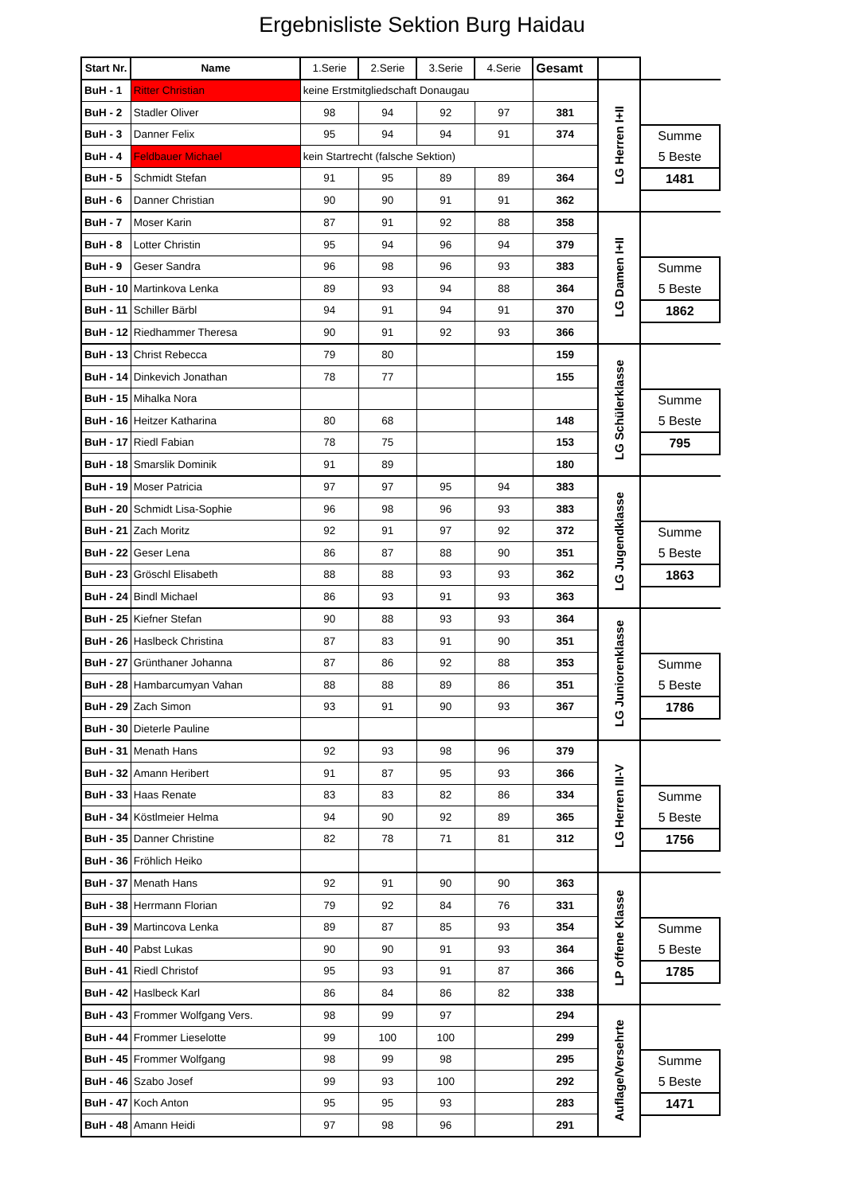Ergebnisliste Sektion Burg Haidau
| Start Nr. | Name | 1.Serie | 2.Serie | 3.Serie | 4.Serie | Gesamt | | |
| BuH - 1 | Ritter Christian | keine Erstmitgliedschaft Donaugau | | | | | LG Herren I+II | Summe 5 Beste 1481 |
| BuH - 2 | Stadler Oliver | 98 | 94 | 92 | 97 | 381 | | |
| BuH - 3 | Danner Felix | 95 | 94 | 94 | 91 | 374 | | |
| BuH - 4 | Feldbauer Michael | kein Startrecht (falsche Sektion) | | | | | | |
| BuH - 5 | Schmidt Stefan | 91 | 95 | 89 | 89 | 364 | | |
| BuH - 6 | Danner Christian | 90 | 90 | 91 | 91 | 362 | | |
| BuH - 7 | Moser Karin | 87 | 91 | 92 | 88 | 358 | LG Damen I+II | Summe 5 Beste 1862 |
| BuH - 8 | Lotter Christin | 95 | 94 | 96 | 94 | 379 | | |
| BuH - 9 | Geser Sandra | 96 | 98 | 96 | 93 | 383 | | |
| BuH - 10 | Martinkova Lenka | 89 | 93 | 94 | 88 | 364 | | |
| BuH - 11 | Schiller Bärbl | 94 | 91 | 94 | 91 | 370 | | |
| BuH - 12 | Riedhammer Theresa | 90 | 91 | 92 | 93 | 366 | | |
| BuH - 13 | Christ Rebecca | 79 | 80 | | | 159 | LG Schülerklasse | Summe 5 Beste 795 |
| BuH - 14 | Dinkevich Jonathan | 78 | 77 | | | 155 | | |
| BuH - 15 | Mihalka Nora | | | | | | | |
| BuH - 16 | Heitzer Katharina | 80 | 68 | | | 148 | | |
| BuH - 17 | Riedl Fabian | 78 | 75 | | | 153 | | |
| BuH - 18 | Smarslik Dominik | 91 | 89 | | | 180 | | |
| BuH - 19 | Moser Patricia | 97 | 97 | 95 | 94 | 383 | LG Jugendklasse | Summe 5 Beste 1863 |
| BuH - 20 | Schmidt Lisa-Sophie | 96 | 98 | 96 | 93 | 383 | | |
| BuH - 21 | Zach Moritz | 92 | 91 | 97 | 92 | 372 | | |
| BuH - 22 | Geser Lena | 86 | 87 | 88 | 90 | 351 | | |
| BuH - 23 | Gröschl Elisabeth | 88 | 88 | 93 | 93 | 362 | | |
| BuH - 24 | Bindl Michael | 86 | 93 | 91 | 93 | 363 | | |
| BuH - 25 | Kiefner Stefan | 90 | 88 | 93 | 93 | 364 | LG Juniorenklasse | Summe 5 Beste 1786 |
| BuH - 26 | Haslbeck Christina | 87 | 83 | 91 | 90 | 351 | | |
| BuH - 27 | Grünthaner Johanna | 87 | 86 | 92 | 88 | 353 | | |
| BuH - 28 | Hambarcumyan Vahan | 88 | 88 | 89 | 86 | 351 | | |
| BuH - 29 | Zach Simon | 93 | 91 | 90 | 93 | 367 | | |
| BuH - 30 | Dieterle Pauline | | | | | | | |
| BuH - 31 | Menath Hans | 92 | 93 | 98 | 96 | 379 | LG Herren III-V | Summe 5 Beste 1756 |
| BuH - 32 | Amann Heribert | 91 | 87 | 95 | 93 | 366 | | |
| BuH - 33 | Haas Renate | 83 | 83 | 82 | 86 | 334 | | |
| BuH - 34 | Köstlmeier Helma | 94 | 90 | 92 | 89 | 365 | | |
| BuH - 35 | Danner Christine | 82 | 78 | 71 | 81 | 312 | | |
| BuH - 36 | Fröhlich Heiko | | | | | | | |
| BuH - 37 | Menath Hans | 92 | 91 | 90 | 90 | 363 | LP offene Klasse | Summe 5 Beste 1785 |
| BuH - 38 | Herrmann Florian | 79 | 92 | 84 | 76 | 331 | | |
| BuH - 39 | Martincova Lenka | 89 | 87 | 85 | 93 | 354 | | |
| BuH - 40 | Pabst Lukas | 90 | 90 | 91 | 93 | 364 | | |
| BuH - 41 | Riedl Christof | 95 | 93 | 91 | 87 | 366 | | |
| BuH - 42 | Haslbeck Karl | 86 | 84 | 86 | 82 | 338 | | |
| BuH - 43 | Frommer Wolfgang Vers. | 98 | 99 | 97 | | 294 | Auflage/Versehrte | Summe 5 Beste 1471 |
| BuH - 44 | Frommer Lieselotte | 99 | 100 | 100 | | 299 | | |
| BuH - 45 | Frommer Wolfgang | 98 | 99 | 98 | | 295 | | |
| BuH - 46 | Szabo Josef | 99 | 93 | 100 | | 292 | | |
| BuH - 47 | Koch Anton | 95 | 95 | 93 | | 283 | | |
| BuH - 48 | Amann Heidi | 97 | 98 | 96 | | 291 | | |